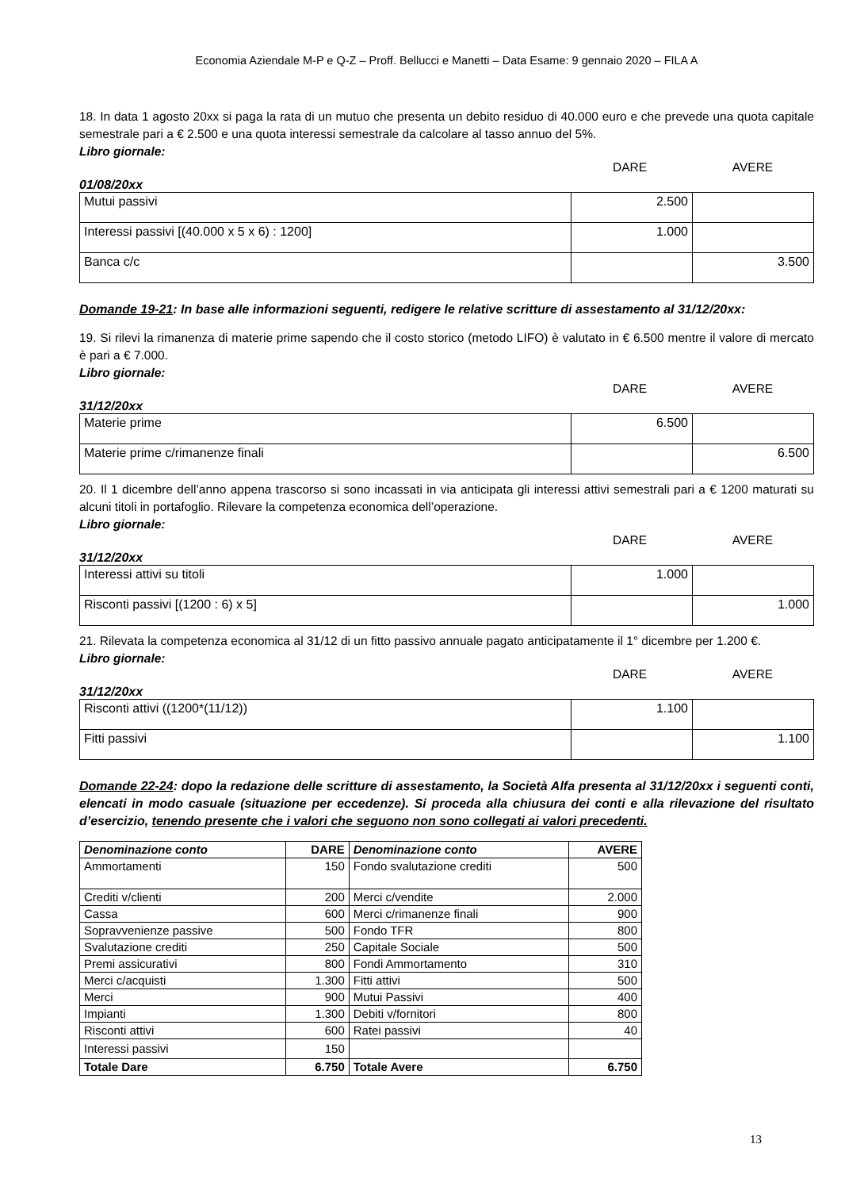Economia Aziendale M-P e Q-Z – Proff. Bellucci e Manetti – Data Esame: 9 gennaio 2020 – FILA A
18. In data 1 agosto 20xx si paga la rata di un mutuo che presenta un debito residuo di 40.000 euro e che prevede una quota capitale semestrale pari a € 2.500 e una quota interessi semestrale da calcolare al tasso annuo del 5%.
Libro giornale:
01/08/20xx DARE AVERE
| Mutui passivi | 2.500 | |
| Interessi passivi [(40.000 x 5 x 6) : 1200] | 1.000 | |
| Banca c/c | | 3.500 |
Domande 19-21: In base alle informazioni seguenti, redigere le relative scritture di assestamento al 31/12/20xx:
19. Si rilevi la rimanenza di materie prime sapendo che il costo storico (metodo LIFO) è valutato in € 6.500 mentre il valore di mercato è pari a € 7.000.
Libro giornale:
31/12/20xx DARE AVERE
| Materie prime | 6.500 | |
| Materie prime c/rimanenze finali | | 6.500 |
20. Il 1 dicembre dell’anno appena trascorso si sono incassati in via anticipata gli interessi attivi semestrali pari a € 1200 maturati su alcuni titoli in portafoglio. Rilevare la competenza economica dell’operazione.
Libro giornale:
31/12/20xx DARE AVERE
| Interessi attivi su titoli | 1.000 | |
| Risconti passivi [(1200 : 6) x 5] | | 1.000 |
21. Rilevata la competenza economica al 31/12 di un fitto passivo annuale pagato anticipatamente il 1° dicembre per 1.200 €.
Libro giornale:
31/12/20xx DARE AVERE
| Risconti attivi ((1200*(11/12)) | 1.100 | |
| Fitti passivi | | 1.100 |
Domande 22-24: dopo la redazione delle scritture di assestamento, la Società Alfa presenta al 31/12/20xx i seguenti conti, elencati in modo casuale (situazione per eccedenze). Si proceda alla chiusura dei conti e alla rilevazione del risultato d’esercizio, tenendo presente che i valori che seguono non sono collegati ai valori precedenti.
| Denominazione conto | DARE | Denominazione conto | AVERE |
| --- | --- | --- | --- |
| Ammortamenti | 150 | Fondo svalutazione crediti | 500 |
| Crediti v/clienti | 200 | Merci c/vendite | 2.000 |
| Cassa | 600 | Merci c/rimanenze finali | 900 |
| Sopravvenienze passive | 500 | Fondo TFR | 800 |
| Svalutazione crediti | 250 | Capitale Sociale | 500 |
| Premi assicurativi | 800 | Fondi Ammortamento | 310 |
| Merci c/acquisti | 1.300 | Fitti attivi | 500 |
| Merci | 900 | Mutui Passivi | 400 |
| Impianti | 1.300 | Debiti v/fornitori | 800 |
| Risconti attivi | 600 | Ratei passivi | 40 |
| Interessi passivi | 150 | | |
| Totale Dare | 6.750 | Totale Avere | 6.750 |
13